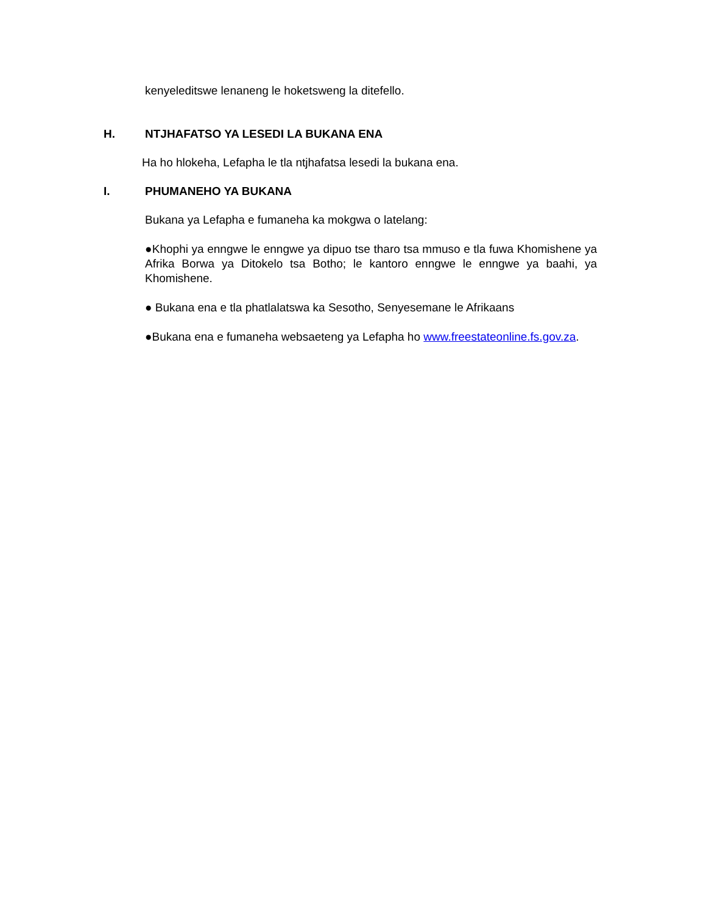kenyeleditswe lenaneng le hoketsweng la ditefello.
H. NTJHAFATSO YA LESEDI LA BUKANA ENA
Ha ho hlokeha, Lefapha le tla ntjhafatsa lesedi la bukana ena.
I. PHUMANEHO YA BUKANA
Bukana ya Lefapha e fumaneha ka mokgwa o latelang:
●Khophi ya enngwe le enngwe ya dipuo tse tharo tsa mmuso e tla fuwa Khomishene ya Afrika Borwa ya Ditokelo tsa Botho; le kantoro enngwe le enngwe ya baahi, ya Khomishene.
● Bukana ena e tla phatlalatswa ka Sesotho, Senyesemane le Afrikaans
●Bukana ena e fumaneha websaeteng ya Lefapha ho www.freestateonline.fs.gov.za.